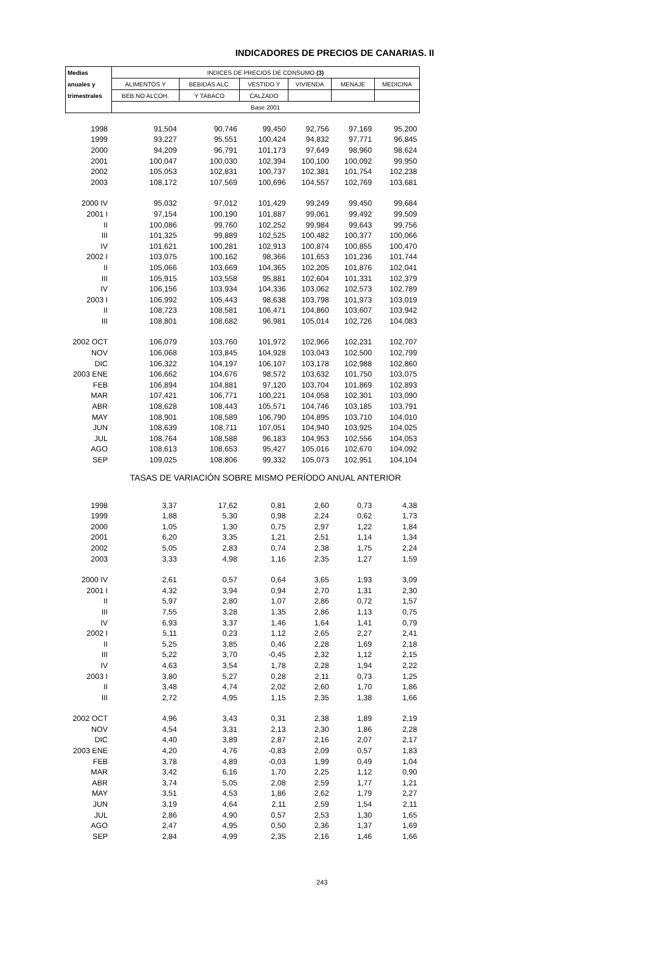INDICADORES DE PRECIOS DE CANARIAS. II
| Medias | INDICES DE PRECIOS DE CONSUMO (3) | | | | | |
| --- | --- | --- | --- | --- | --- | --- |
| anuales y | ALIMENTOS Y | BEBIDAS ALC. | VESTIDO Y | VIVIENDA | MENAJE | MEDICINA |
| trimestrales | BEB.NO ALCOH. | Y TABACO | CALZADO | | | |
| | Base 2001 | | | | | |
| 1998 | 91,504 | 90,746 | 99,450 | 92,756 | 97,169 | 95,200 |
| 1999 | 93,227 | 95,551 | 100,424 | 94,832 | 97,771 | 96,845 |
| 2000 | 94,209 | 96,791 | 101,173 | 97,649 | 98,960 | 98,624 |
| 2001 | 100,047 | 100,030 | 102,394 | 100,100 | 100,092 | 99,950 |
| 2002 | 105,053 | 102,831 | 100,737 | 102,381 | 101,754 | 102,238 |
| 2003 | 108,172 | 107,569 | 100,696 | 104,557 | 102,769 | 103,681 |
| 2000 IV | 95,032 | 97,012 | 101,429 | 99,249 | 99,450 | 99,684 |
| 2001 I | 97,154 | 100,190 | 101,887 | 99,061 | 99,492 | 99,509 |
| II | 100,086 | 99,760 | 102,252 | 99,984 | 99,643 | 99,756 |
| III | 101,325 | 99,889 | 102,525 | 100,482 | 100,377 | 100,066 |
| IV | 101,621 | 100,281 | 102,913 | 100,874 | 100,855 | 100,470 |
| 2002 I | 103,075 | 100,162 | 98,366 | 101,653 | 101,236 | 101,744 |
| II | 105,066 | 103,669 | 104,365 | 102,205 | 101,876 | 102,041 |
| III | 105,915 | 103,558 | 95,881 | 102,604 | 101,331 | 102,379 |
| IV | 106,156 | 103,934 | 104,336 | 103,062 | 102,573 | 102,789 |
| 2003 I | 106,992 | 105,443 | 98,638 | 103,798 | 101,973 | 103,019 |
| II | 108,723 | 108,581 | 106,471 | 104,860 | 103,607 | 103,942 |
| III | 108,801 | 108,682 | 96,981 | 105,014 | 102,726 | 104,083 |
| 2002 OCT | 106,079 | 103,760 | 101,972 | 102,966 | 102,231 | 102,707 |
| NOV | 106,068 | 103,845 | 104,928 | 103,043 | 102,500 | 102,799 |
| DIC | 106,322 | 104,197 | 106,107 | 103,178 | 102,988 | 102,860 |
| 2003 ENE | 106,662 | 104,676 | 98,572 | 103,632 | 101,750 | 103,075 |
| FEB | 106,894 | 104,881 | 97,120 | 103,704 | 101,869 | 102,893 |
| MAR | 107,421 | 106,771 | 100,221 | 104,058 | 102,301 | 103,090 |
| ABR | 108,628 | 108,443 | 105,571 | 104,746 | 103,185 | 103,791 |
| MAY | 108,901 | 108,589 | 106,790 | 104,895 | 103,710 | 104,010 |
| JUN | 108,639 | 108,711 | 107,051 | 104,940 | 103,925 | 104,025 |
| JUL | 108,764 | 108,588 | 96,183 | 104,953 | 102,556 | 104,053 |
| AGO | 108,613 | 108,653 | 95,427 | 105,016 | 102,670 | 104,092 |
| SEP | 109,025 | 108,806 | 99,332 | 105,073 | 102,951 | 104,104 |
| | TASAS DE VARIACIÓN SOBRE MISMO PERÍODO ANUAL ANTERIOR | | | | | |
| 1998 | 3,37 | 17,62 | 0,81 | 2,60 | 0,73 | 4,38 |
| 1999 | 1,88 | 5,30 | 0,98 | 2,24 | 0,62 | 1,73 |
| 2000 | 1,05 | 1,30 | 0,75 | 2,97 | 1,22 | 1,84 |
| 2001 | 6,20 | 3,35 | 1,21 | 2,51 | 1,14 | 1,34 |
| 2002 | 5,05 | 2,83 | 0,74 | 2,38 | 1,75 | 2,24 |
| 2003 | 3,33 | 4,98 | 1,16 | 2,35 | 1,27 | 1,59 |
| 2000 IV | 2,61 | 0,57 | 0,64 | 3,65 | 1,93 | 3,09 |
| 2001 I | 4,32 | 3,94 | 0,94 | 2,70 | 1,31 | 2,30 |
| II | 5,97 | 2,80 | 1,07 | 2,86 | 0,72 | 1,57 |
| III | 7,55 | 3,28 | 1,35 | 2,86 | 1,13 | 0,75 |
| IV | 6,93 | 3,37 | 1,46 | 1,64 | 1,41 | 0,79 |
| 2002 I | 5,11 | 0,23 | 1,12 | 2,65 | 2,27 | 2,41 |
| II | 5,25 | 3,85 | 0,46 | 2,28 | 1,69 | 2,18 |
| III | 5,22 | 3,70 | -0,45 | 2,32 | 1,12 | 2,15 |
| IV | 4,63 | 3,54 | 1,78 | 2,28 | 1,94 | 2,22 |
| 2003 I | 3,80 | 5,27 | 0,28 | 2,11 | 0,73 | 1,25 |
| II | 3,48 | 4,74 | 2,02 | 2,60 | 1,70 | 1,86 |
| III | 2,72 | 4,95 | 1,15 | 2,35 | 1,38 | 1,66 |
| 2002 OCT | 4,96 | 3,43 | 0,31 | 2,38 | 1,89 | 2,19 |
| NOV | 4,54 | 3,31 | 2,13 | 2,30 | 1,86 | 2,28 |
| DIC | 4,40 | 3,89 | 2,87 | 2,16 | 2,07 | 2,17 |
| 2003 ENE | 4,20 | 4,76 | -0,83 | 2,09 | 0,57 | 1,83 |
| FEB | 3,78 | 4,89 | -0,03 | 1,99 | 0,49 | 1,04 |
| MAR | 3,42 | 6,16 | 1,70 | 2,25 | 1,12 | 0,90 |
| ABR | 3,74 | 5,05 | 2,08 | 2,59 | 1,77 | 1,21 |
| MAY | 3,51 | 4,53 | 1,86 | 2,62 | 1,79 | 2,27 |
| JUN | 3,19 | 4,64 | 2,11 | 2,59 | 1,54 | 2,11 |
| JUL | 2,86 | 4,90 | 0,57 | 2,53 | 1,30 | 1,65 |
| AGO | 2,47 | 4,95 | 0,50 | 2,36 | 1,37 | 1,69 |
| SEP | 2,84 | 4,99 | 2,35 | 2,16 | 1,46 | 1,66 |
243